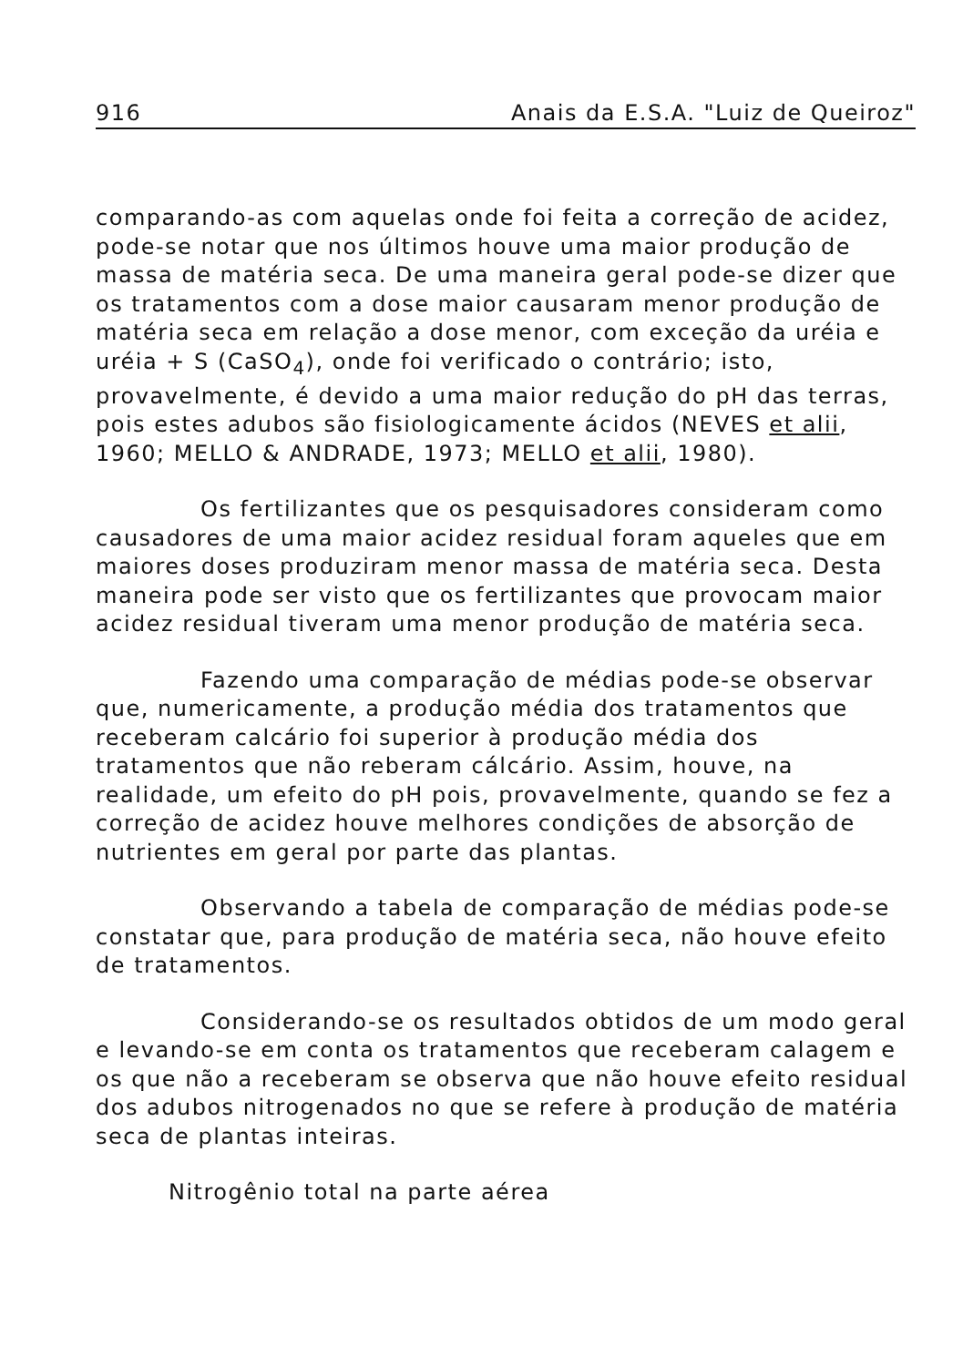916 Anais da E.S.A. "Luiz de Queiroz"
comparando-as com aquelas onde foi feita a correção de acidez, pode-se notar que nos últimos houve uma maior produção de massa de matéria seca. De uma maneira geral pode-se dizer que os tratamentos com a dose maior causaram menor produção de matéria seca em relação a dose menor, com exceção da uréia e uréia + S (CaSO<sub>4</sub>), onde foi verificado o contrário; isto, provavelmente, é devido a uma maior redução do pH das terras, pois estes adubos são fisiologicamente ácidos (NEVES et alii, 1960; MELLO & ANDRADE, 1973; MELLO et alii, 1980).
Os fertilizantes que os pesquisadores consideram como causadores de uma maior acidez residual foram aqueles que em maiores doses produziram menor massa de matéria seca. Desta maneira pode ser visto que os fertilizantes que provocam maior acidez residual tiveram uma menor produção de matéria seca.
Fazendo uma comparação de médias pode-se observar que, numericamente, a produção média dos tratamentos que receberam calcário foi superior à produção média dos tratamentos que não reberam cálcário. Assim, houve, na realidade, um efeito do pH pois, provavelmente, quando se fez a correção de acidez houve melhores condições de absorção de nutrientes em geral por parte das plantas.
Observando a tabela de comparação de médias pode-se constatar que, para produção de matéria seca, não houve efeito de tratamentos.
Considerando-se os resultados obtidos de um modo geral e levando-se em conta os tratamentos que receberam calagem e os que não a receberam se observa que não houve efeito residual dos adubos nitrogenados no que se refere à produção de matéria seca de plantas inteiras.
Nitrogênio total na parte aérea